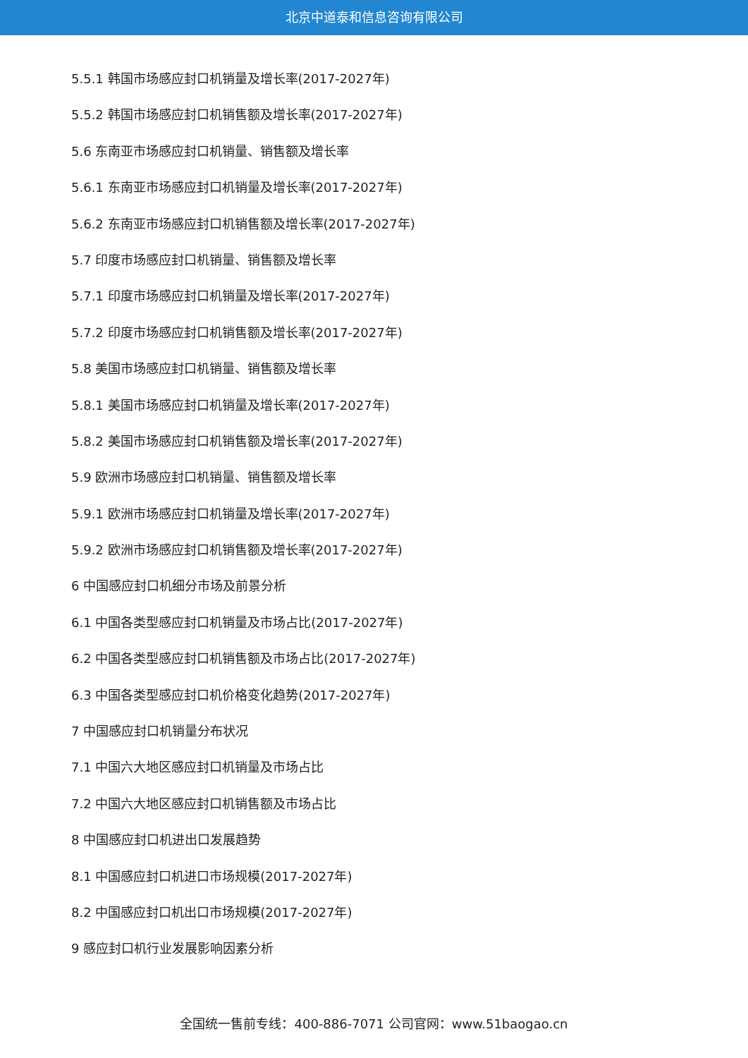北京中道泰和信息咨询有限公司
5.5.1 韩国市场感应封口机销量及增长率(2017-2027年)
5.5.2 韩国市场感应封口机销售额及增长率(2017-2027年)
5.6 东南亚市场感应封口机销量、销售额及增长率
5.6.1 东南亚市场感应封口机销量及增长率(2017-2027年)
5.6.2 东南亚市场感应封口机销售额及增长率(2017-2027年)
5.7 印度市场感应封口机销量、销售额及增长率
5.7.1 印度市场感应封口机销量及增长率(2017-2027年)
5.7.2 印度市场感应封口机销售额及增长率(2017-2027年)
5.8 美国市场感应封口机销量、销售额及增长率
5.8.1 美国市场感应封口机销量及增长率(2017-2027年)
5.8.2 美国市场感应封口机销售额及增长率(2017-2027年)
5.9 欧洲市场感应封口机销量、销售额及增长率
5.9.1 欧洲市场感应封口机销量及增长率(2017-2027年)
5.9.2 欧洲市场感应封口机销售额及增长率(2017-2027年)
6 中国感应封口机细分市场及前景分析
6.1 中国各类型感应封口机销量及市场占比(2017-2027年)
6.2 中国各类型感应封口机销售额及市场占比(2017-2027年)
6.3 中国各类型感应封口机价格变化趋势(2017-2027年)
7 中国感应封口机销量分布状况
7.1 中国六大地区感应封口机销量及市场占比
7.2 中国六大地区感应封口机销售额及市场占比
8 中国感应封口机进出口发展趋势
8.1 中国感应封口机进口市场规模(2017-2027年)
8.2 中国感应封口机出口市场规模(2017-2027年)
9 感应封口机行业发展影响因素分析
全国统一售前专线：400-886-7071 公司官网：www.51baogao.cn